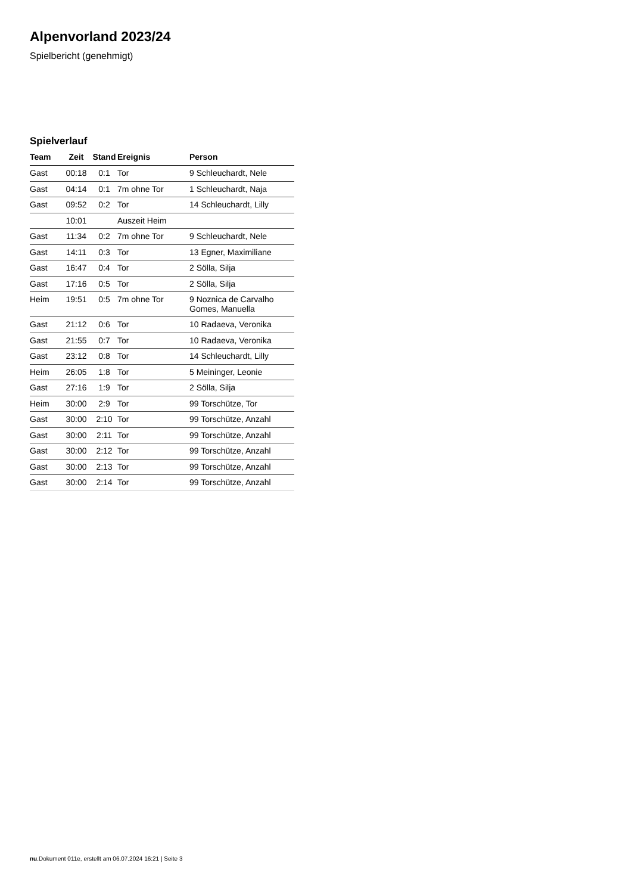Alpenvorland 2023/24
Spielbericht (genehmigt)
Spielverlauf
| Team | Zeit | Stand | Ereignis | Person |
| --- | --- | --- | --- | --- |
| Gast | 00:18 | 0:1 | Tor | 9 Schleuchardt, Nele |
| Gast | 04:14 | 0:1 | 7m ohne Tor | 1 Schleuchardt, Naja |
| Gast | 09:52 | 0:2 | Tor | 14 Schleuchardt, Lilly |
| | 10:01 | | Auszeit Heim | |
| Gast | 11:34 | 0:2 | 7m ohne Tor | 9 Schleuchardt, Nele |
| Gast | 14:11 | 0:3 | Tor | 13 Egner, Maximiliane |
| Gast | 16:47 | 0:4 | Tor | 2 Sölla, Silja |
| Gast | 17:16 | 0:5 | Tor | 2 Sölla, Silja |
| Heim | 19:51 | 0:5 | 7m ohne Tor | 9 Noznica de Carvalho Gomes, Manuella |
| Gast | 21:12 | 0:6 | Tor | 10 Radaeva, Veronika |
| Gast | 21:55 | 0:7 | Tor | 10 Radaeva, Veronika |
| Gast | 23:12 | 0:8 | Tor | 14 Schleuchardt, Lilly |
| Heim | 26:05 | 1:8 | Tor | 5 Meininger, Leonie |
| Gast | 27:16 | 1:9 | Tor | 2 Sölla, Silja |
| Heim | 30:00 | 2:9 | Tor | 99 Torschütze, Tor |
| Gast | 30:00 | 2:10 | Tor | 99 Torschütze, Anzahl |
| Gast | 30:00 | 2:11 | Tor | 99 Torschütze, Anzahl |
| Gast | 30:00 | 2:12 | Tor | 99 Torschütze, Anzahl |
| Gast | 30:00 | 2:13 | Tor | 99 Torschütze, Anzahl |
| Gast | 30:00 | 2:14 | Tor | 99 Torschütze, Anzahl |
nu.Dokument 011e, erstellt am 06.07.2024 16:21 | Seite 3